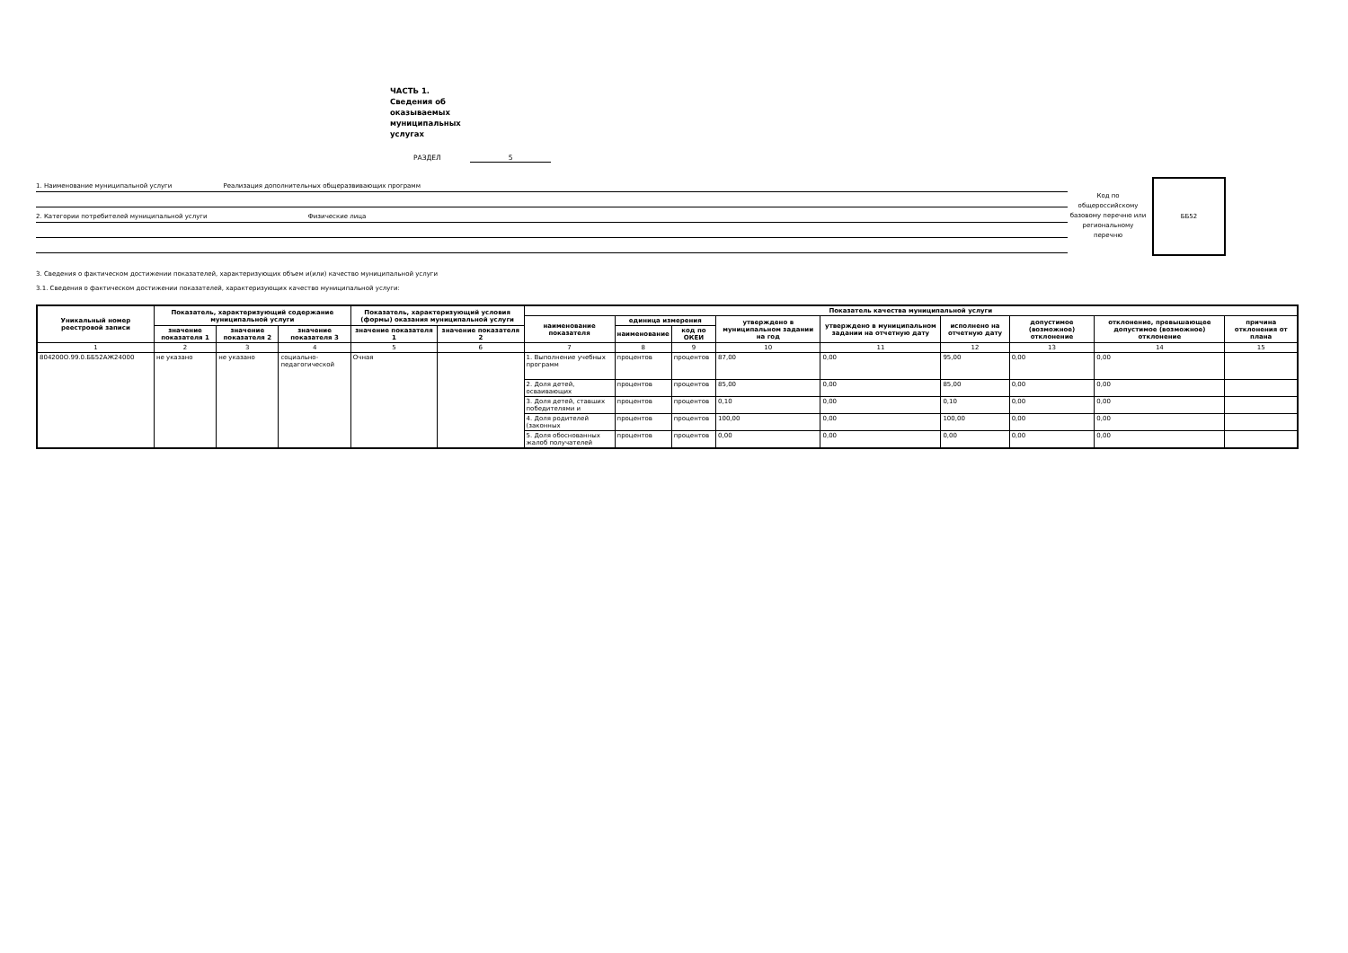ЧАСТЬ 1. Сведения об оказываемых муниципальных услугах
РАЗДЕЛ 5
1. Наименование муниципальной услуги Реализация дополнительных общеразвивающих программ
2. Категории потребителей муниципальной услуги Физические лица
Код по общероссийскому базовому перечню или региональному перечню
ББ52
3. Сведения о фактическом достижении показателей, характеризующих объем и(или) качество муниципальной услуги
3.1. Сведения о фактическом достижении показателей, характеризующих качество муниципальной услуги:
| Уникальный номер реестровой записи | Показатель, характеризующий содержание муниципальной услуги | | | Показатель, характеризующий условия (формы) оказания муниципальной услуги | | Показатель качества муниципальной услуги | | | | | | | | |
| --- | --- | --- | --- | --- | --- | --- | --- | --- | --- | --- | --- | --- | --- | --- |
| | | | | | | наименование показателя | единица измерения | | утверждено в муниципальном задании на год | утверждено в муниципальном задании на отчетную дату | исполнено на отчетную дату | допустимое (возможное) отклонение | отклонение, превышающее допустимое (возможное) отклонение | причина отклонения от плана |
| | значение показателя 1 | значение показателя 2 | значение показателя 3 | значение показателя 1 | значение показателя 2 | | наименование | код по ОКЕИ | | | | | | |
| 1 | 2 | 3 | 4 | 5 | 6 | 7 | 8 | 9 | 10 | 11 | 12 | 13 | 14 | 15 |
| 804200О.99.0.ББ52АЖ24000 | не указано | не указано | социально-педагогической | Очная | | 1. Выполнение учебных программ | процентов | процентов | 87,00 | 0,00 | 95,00 | 0,00 | 0,00 | |
| | | | | | | 2. Доля детей, осваивающих | процентов | процентов | 85,00 | 0,00 | 85,00 | 0,00 | 0,00 | |
| | | | | | | 3. Доля детей, ставших победителями и | процентов | процентов | 0,10 | 0,00 | 0,10 | 0,00 | 0,00 | |
| | | | | | | 4. Доля родителей (законных | процентов | процентов | 100,00 | 0,00 | 100,00 | 0,00 | 0,00 | |
| | | | | | | 5. Доля обоснованных жалоб получателей | процентов | процентов | 0,00 | 0,00 | 0,00 | 0,00 | 0,00 | |